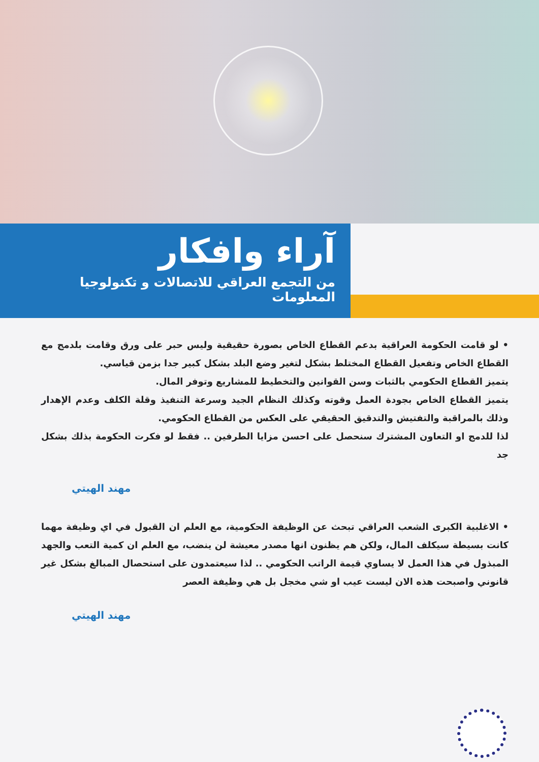آراء وافكار
من التجمع العراقي للاتصالات و تكنولوجيا المعلومات
• لو قامت الحكومة العراقية بدعم القطاع الخاص بصورة حقيقية وليس حبر على ورق وقامت بلدمج مع القطاع الخاص وتفعيل القطاع المختلط بشكل لتغير وضع البلد بشكل كبير جدا بزمن قياسي.
يتميز القطاع الحكومي بالثبات وسن القوانين والتخطيط للمشاريع وتوفر المال.
يتميز القطاع الخاص بجودة العمل وقوته وكذلك النظام الجيد وسرعة التنفيذ وقلة الكلف وعدم الإهدار وذلك بالمراقبة والتفتيش والتدقيق الحقيقي على العكس من القطاع الحكومي.
لذا للدمج او التعاون المشترك سنحصل على احسن مزايا الطرفين .. فقط لو فكرت الحكومة بذلك بشكل جد
مهند الهيتي
• الاغلبية الكبرى الشعب العراقي تبحث عن الوظيفة الحكومية، مع العلم ان القبول في اي وظيفة مهما كانت بسيطة سيكلف المال، ولكن هم يظنون انها مصدر معيشة لن ينضب، مع العلم ان كمية التعب والجهد المبذول في هذا العمل لا يساوي قيمة الراتب الحكومي .. لذا سيعتمدون على استحصال المبالغ بشكل غير قانوني واصبحت هذه الان ليست عيب او شي مخجل بل هي وظيفة العصر
مهند الهيتي